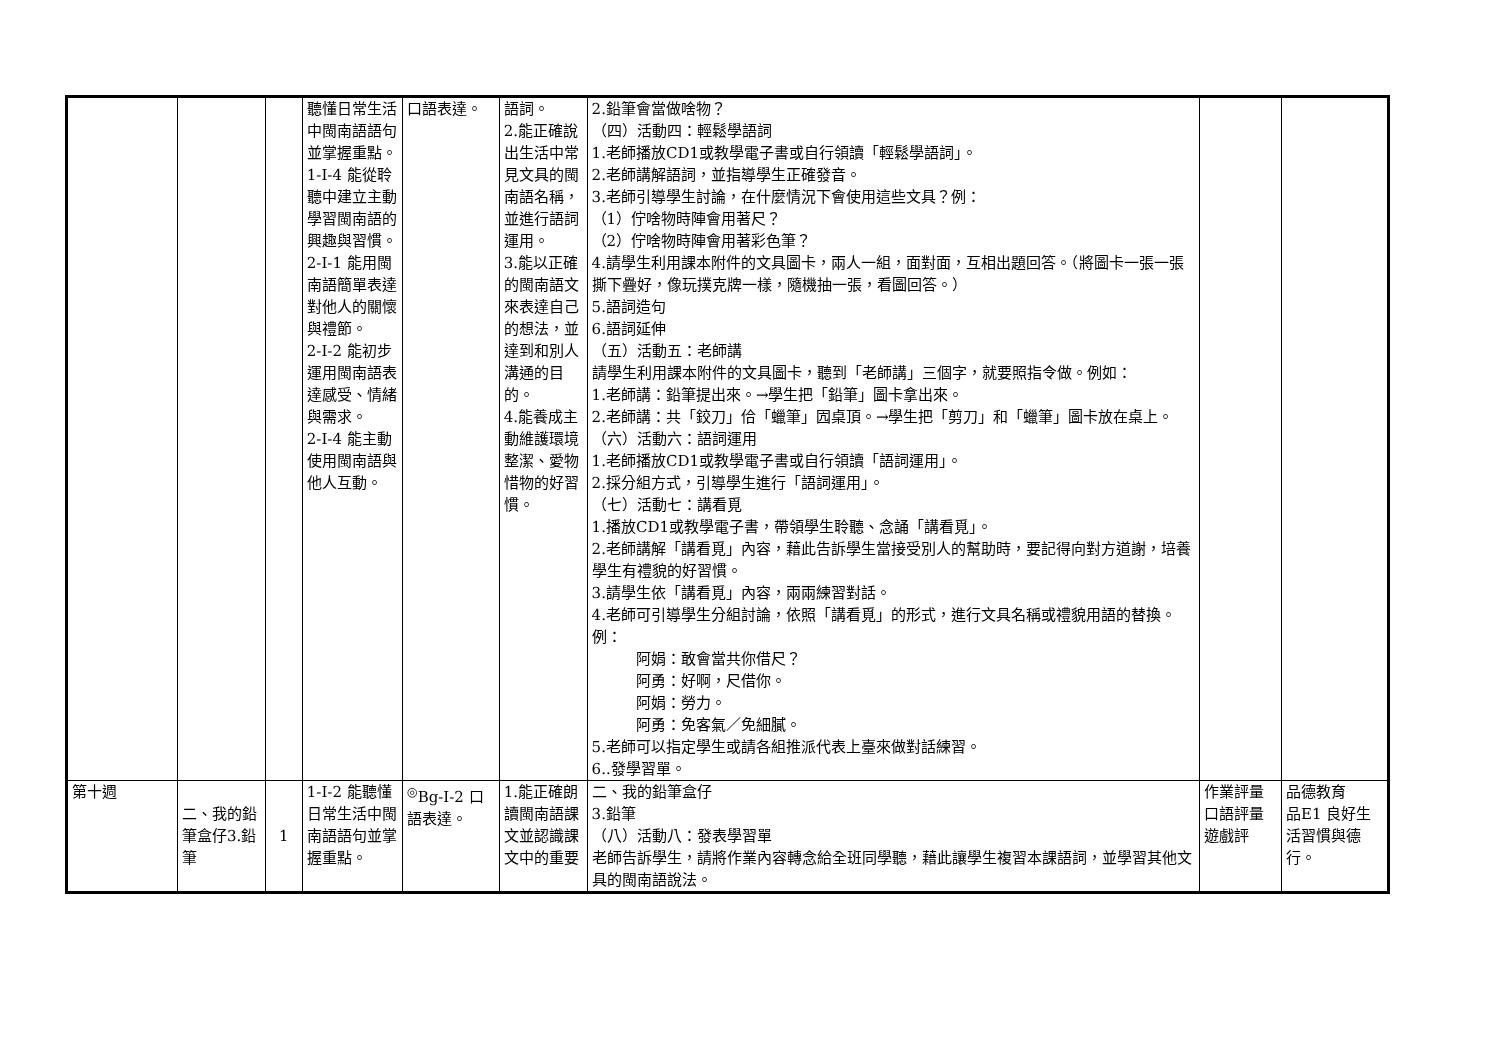| | | | 聽懂日常生活中閩南語語句並掌握重點。 1-Ⅰ-4 能從聆聽中建立主動學習閩南語的興趣與習慣。 2-Ⅰ-1 能用閩南語簡單表達對他人的關懷與禮節。 2-Ⅰ-2 能初步運用閩南語表達感受、情緒與需求。 2-Ⅰ-4 能主動使用閩南語與他人互動。 | 口語表達。 | 語詞。 2.能正確說出生活中常見文具的閩南語名稱，並進行語詞運用。 3.能以正確的閩南語文來表達自己的想法，並達到和別人溝通的目的。 4.能養成主動維護環境整潔、愛物惜物的好習慣。 | 2.鉛筆會當做啥物？ （四）活動四：輕鬆學語詞 1.老師播放CD1或教學電子書或自行領讀「輕鬆學語詞」。 2.老師講解語詞，並指導學生正確發音。 3.老師引導學生討論，在什麼情況下會使用這些文具？例： （1）佇啥物時陣會用著尺？ （2）佇啥物時陣會用著彩色筆？ 4.請學生利用課本附件的文具圖卡，兩人一組，面對面，互相出題回答。（將圖卡一張一張撕下疊好，像玩撲克牌一樣，隨機抽一張，看圖回答。） 5.語詞造句 6.語詞延伸 （五）活動五：老師講 請學生利用課本附件的文具圖卡，聽到「老師講」三個字，就要照指令做。例如： 1.老師講：鉛筆提出來。→學生把「鉛筆」圖卡拿出來。 2.老師講：共「鉸刀」佮「蠟筆」囥桌頂。→學生把「剪刀」和「蠟筆」圖卡放在桌上。 （六）活動六：語詞運用 1.老師播放CD1或教學電子書或自行領讀「語詞運用」。 2.採分組方式，引導學生進行「語詞運用」。 （七）活動七：講看覓 1.播放CD1或教學電子書，帶領學生聆聽、念誦「講看覓」。 2.老師講解「講看覓」內容，藉此告訴學生當接受別人的幫助時，要記得向對方道謝，培養學生有禮貌的好習慣。 3.請學生依「講看覓」內容，兩兩練習對話。 4.老師可引導學生分組討論，依照「講看覓」的形式，進行文具名稱或禮貌用語的替換。例： 阿娟：敢會當共你借尺？ 阿勇：好啊，尺借你。 阿娟：勞力。 阿勇：免客氣／免細膩。 5.老師可以指定學生或請各組推派代表上臺來做對話練習。 6..發學習單。 | | |
| 第十週 | 二、我的鉛筆盒仔3.鉛筆 | 1 | 1-Ⅰ-2 能聽懂日常生活中閩南語語句並掌握重點。 | <sup>◎</sup>Bg-Ⅰ-2 口語表達。 | 1.能正確朗讀閩南語課文並認識課文中的重要 | 二、我的鉛筆盒仔 3.鉛筆 （八）活動八：發表學習單 老師告訴學生，請將作業內容轉念給全班同學聽，藉此讓學生複習本課語詞，並學習其他文具的閩南語說法。 | 作業評量 口語評量 遊戲評 | 品德教育 品E1 良好生活習慣與德行。 |